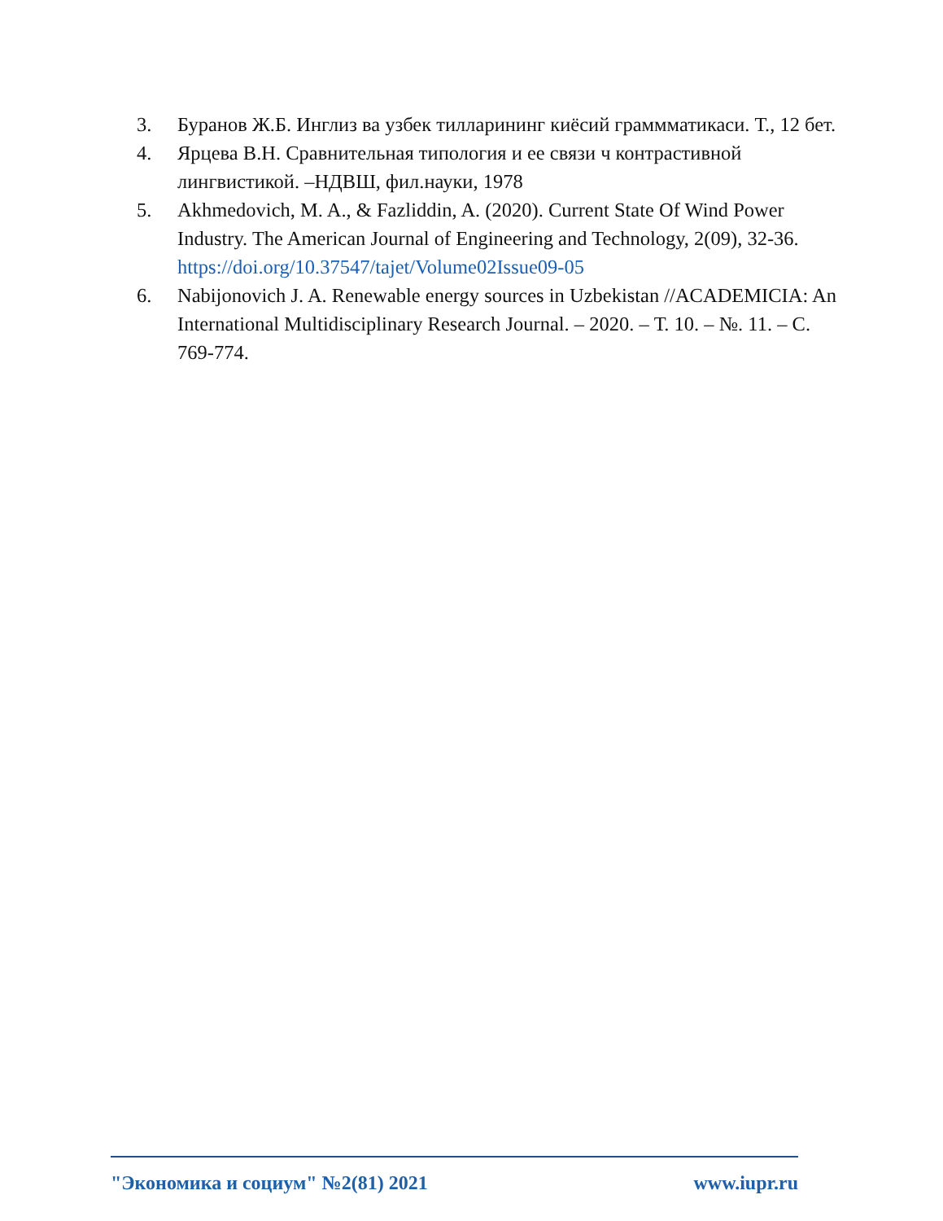3. Буранов Ж.Б. Инглиз ва узбек тилларининг киёсий граммматикаси. Т., 12 бет.
4. Ярцева В.Н. Сравнительная типология и ее связи ч контрастивной лингвистикой. –НДВШ, фил.науки, 1978
5. Akhmedovich, M. A., & Fazliddin, A. (2020). Current State Of Wind Power Industry. The American Journal of Engineering and Technology, 2(09), 32-36. https://doi.org/10.37547/tajet/Volume02Issue09-05
6. Nabijonovich J. A. Renewable energy sources in Uzbekistan //ACADEMICIA: An International Multidisciplinary Research Journal. – 2020. – Т. 10. – №. 11. – С. 769-774.
"Экономика и социум" №2(81) 2021 www.iupr.ru